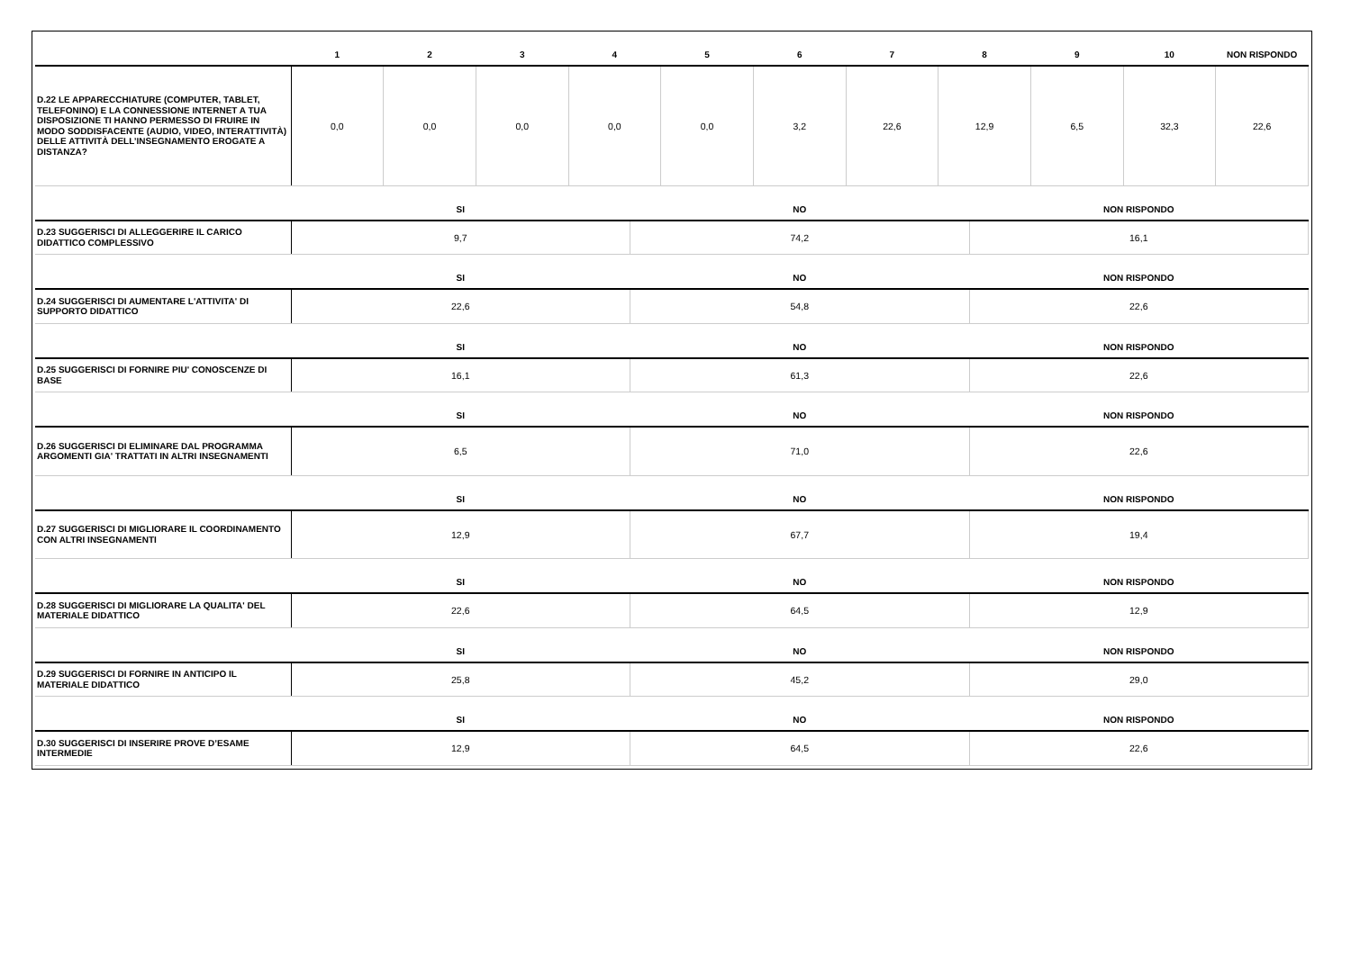| | 1 | 2 | 3 | 4 | 5 | 6 | 7 | 8 | 9 | 10 | NON RISPONDO |
| --- | --- | --- | --- | --- | --- | --- | --- | --- | --- | --- | --- |
| D.22 LE APPARECCHIATURE (COMPUTER, TABLET, TELEFONINO) E LA CONNESSIONE INTERNET A TUA DISPOSIZIONE TI HANNO PERMESSO DI FRUIRE IN MODO SODDISFACENTE (AUDIO, VIDEO, INTERATTIVITÀ) DELLE ATTIVITÀ DELL’INSEGNAMENTO EROGATE A DISTANZA? | 0,0 | 0,0 | 0,0 | 0,0 | 0,0 | 3,2 | 22,6 | 12,9 | 6,5 | 32,3 | 22,6 |
| | SI | NO | NON RISPONDO |
| --- | --- | --- | --- |
| D.23 SUGGERISCI DI ALLEGGERIRE IL CARICO DIDATTICO COMPLESSIVO | 9,7 | 74,2 | 16,1 |
| | SI | NO | NON RISPONDO |
| D.24 SUGGERISCI DI AUMENTARE L'ATTIVITA' DI SUPPORTO DIDATTICO | 22,6 | 54,8 | 22,6 |
| | SI | NO | NON RISPONDO |
| D.25 SUGGERISCI DI FORNIRE PIU' CONOSCENZE DI BASE | 16,1 | 61,3 | 22,6 |
| | SI | NO | NON RISPONDO |
| D.26 SUGGERISCI DI ELIMINARE DAL PROGRAMMA ARGOMENTI GIA' TRATTATI IN ALTRI INSEGNAMENTI | 6,5 | 71,0 | 22,6 |
| | SI | NO | NON RISPONDO |
| D.27 SUGGERISCI DI MIGLIORARE IL COORDINAMENTO CON ALTRI INSEGNAMENTI | 12,9 | 67,7 | 19,4 |
| | SI | NO | NON RISPONDO |
| D.28 SUGGERISCI DI MIGLIORARE LA QUALITA' DEL MATERIALE DIDATTICO | 22,6 | 64,5 | 12,9 |
| | SI | NO | NON RISPONDO |
| D.29 SUGGERISCI DI FORNIRE IN ANTICIPO IL MATERIALE DIDATTICO | 25,8 | 45,2 | 29,0 |
| | SI | NO | NON RISPONDO |
| D.30 SUGGERISCI DI INSERIRE PROVE D’ESAME INTERMEDIE | 12,9 | 64,5 | 22,6 |